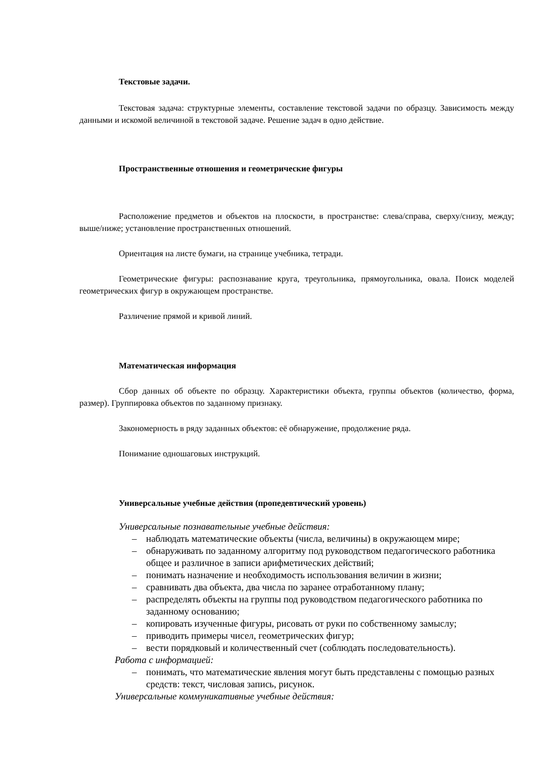Текстовые задачи.
Текстовая задача: структурные элементы, составление текстовой задачи по образцу. Зависимость между данными и искомой величиной в текстовой задаче. Решение задач в одно действие.
Пространственные отношения и геометрические фигуры
Расположение предметов и объектов на плоскости, в пространстве: слева/справа, сверху/снизу, между; выше/ниже; установление пространственных отношений.
Ориентация на листе бумаги, на странице учебника, тетради.
Геометрические фигуры: распознавание круга, треугольника, прямоугольника, овала. Поиск моделей геометрических фигур в окружающем пространстве.
Различение прямой и кривой линий.
Математическая информация
Сбор данных об объекте по образцу. Характеристики объекта, группы объектов (количество, форма, размер). Группировка объектов по заданному признаку.
Закономерность в ряду заданных объектов: её обнаружение, продолжение ряда.
Понимание одношаговых инструкций.
Универсальные учебные действия (пропедевтический уровень)
Универсальные познавательные учебные действия:
– наблюдать математические объекты (числа, величины) в окружающем мире;
– обнаруживать по заданному алгоритму под руководством педагогического работника общее и различное в записи арифметических действий;
– понимать назначение и необходимость использования величин в жизни;
– сравнивать два объекта, два числа по заранее отработанному плану;
– распределять объекты на группы под руководством педагогического работника по заданному основанию;
– копировать изученные фигуры, рисовать от руки по собственному замыслу;
– приводить примеры чисел, геометрических фигур;
– вести порядковый и количественный счет (соблюдать последовательность).
Работа с информацией:
– понимать, что математические явления могут быть представлены с помощью разных средств: текст, числовая запись, рисунок.
Универсальные коммуникативные учебные действия: